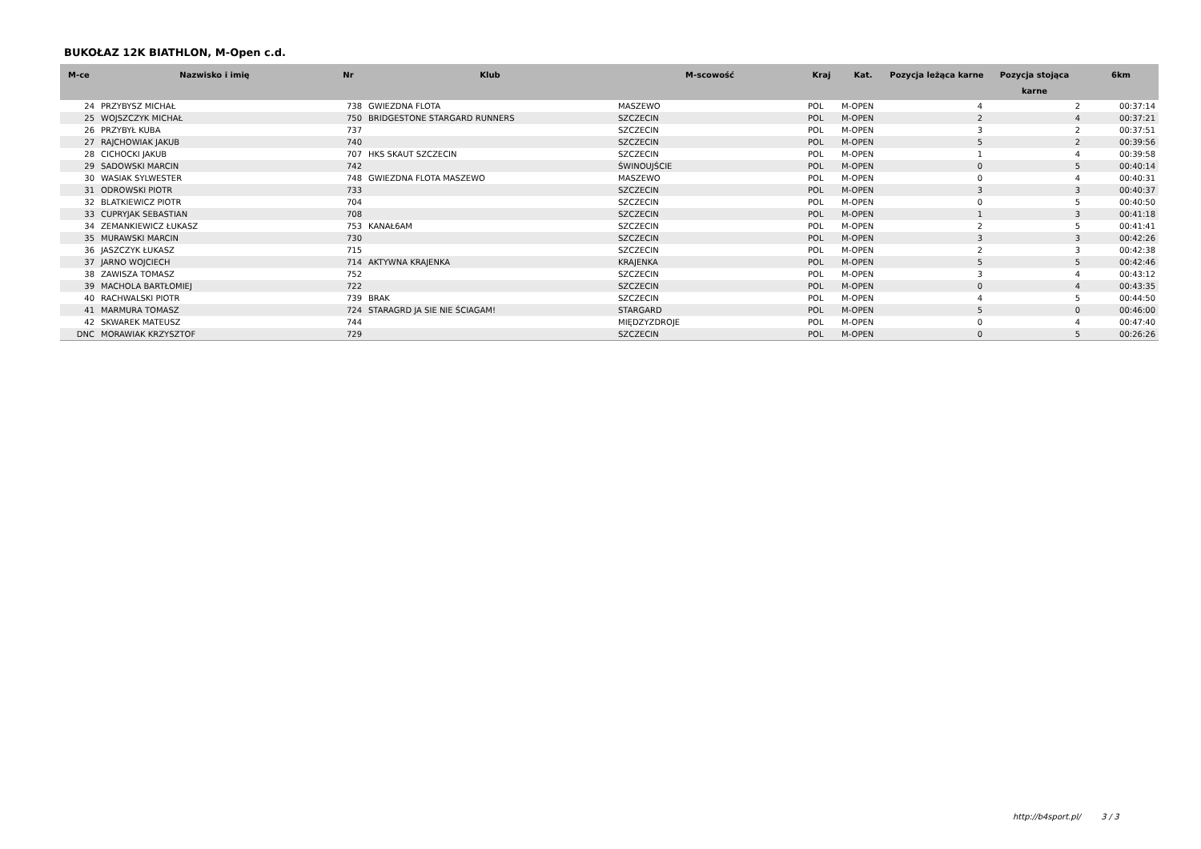BUKOŁAZ 12K BIATHLON, M-Open c.d.
| M-ce | Nazwisko i imię | Nr | Klub | M-scowość | Kraj | Kat. | Pozycja leżąca karne | Pozycja stojąca karne | 6km |
| --- | --- | --- | --- | --- | --- | --- | --- | --- | --- |
| 24 | PRZYBYSZ MICHAŁ | 738 | GWIEZDNA FLOTA | MASZEWO | POL | M-OPEN | 4 | 2 | 00:37:14 |
| 25 | WOJSZCZYK MICHAŁ | 750 | BRIDGESTONE STARGARD RUNNERS | SZCZECIN | POL | M-OPEN | 2 | 4 | 00:37:21 |
| 26 | PRZYBYŁ KUBA | 737 | | SZCZECIN | POL | M-OPEN | 3 | 2 | 00:37:51 |
| 27 | RAJCHOWIAK JAKUB | 740 | | SZCZECIN | POL | M-OPEN | 5 | 2 | 00:39:56 |
| 28 | CICHOCKI JAKUB | 707 | HKS SKAUT SZCZECIN | SZCZECIN | POL | M-OPEN | 1 | 4 | 00:39:58 |
| 29 | SADOWSKI MARCIN | 742 | | ŚWINOUJŚCIE | POL | M-OPEN | 0 | 5 | 00:40:14 |
| 30 | WASIAK SYLWESTER | 748 | GWIEZDNA FLOTA MASZEWO | MASZEWO | POL | M-OPEN | 0 | 4 | 00:40:31 |
| 31 | ODROWSKI PIOTR | 733 | | SZCZECIN | POL | M-OPEN | 3 | 3 | 00:40:37 |
| 32 | BLATKIEWICZ PIOTR | 704 | | SZCZECIN | POL | M-OPEN | 0 | 5 | 00:40:50 |
| 33 | CUPRYJAK SEBASTIAN | 708 | | SZCZECIN | POL | M-OPEN | 1 | 3 | 00:41:18 |
| 34 | ZEMANKIEWICZ ŁUKASZ | 753 | KANAŁ6AM | SZCZECIN | POL | M-OPEN | 2 | 5 | 00:41:41 |
| 35 | MURAWSKI MARCIN | 730 | | SZCZECIN | POL | M-OPEN | 3 | 3 | 00:42:26 |
| 36 | JASZCZYK ŁUKASZ | 715 | | SZCZECIN | POL | M-OPEN | 2 | 3 | 00:42:38 |
| 37 | JARNO WOJCIECH | 714 | AKTYWNA KRAJENKA | KRAJENKA | POL | M-OPEN | 5 | 5 | 00:42:46 |
| 38 | ZAWISZA TOMASZ | 752 | | SZCZECIN | POL | M-OPEN | 3 | 4 | 00:43:12 |
| 39 | MACHOLA BARTŁOMIEJ | 722 | | SZCZECIN | POL | M-OPEN | 0 | 4 | 00:43:35 |
| 40 | RACHWALSKI PIOTR | 739 | BRAK | SZCZECIN | POL | M-OPEN | 4 | 5 | 00:44:50 |
| 41 | MARMURA TOMASZ | 724 | STARAGRD JA SIE NIE ŚCIAGAM! | STARGARD | POL | M-OPEN | 5 | 0 | 00:46:00 |
| 42 | SKWAREK MATEUSZ | 744 | | MIĘDZYZDROJE | POL | M-OPEN | 0 | 4 | 00:47:40 |
| DNC | MORAWIAK KRZYSZTOF | 729 | | SZCZECIN | POL | M-OPEN | 0 | 5 | 00:26:26 |
http://b4sport.pl/ 3 / 3